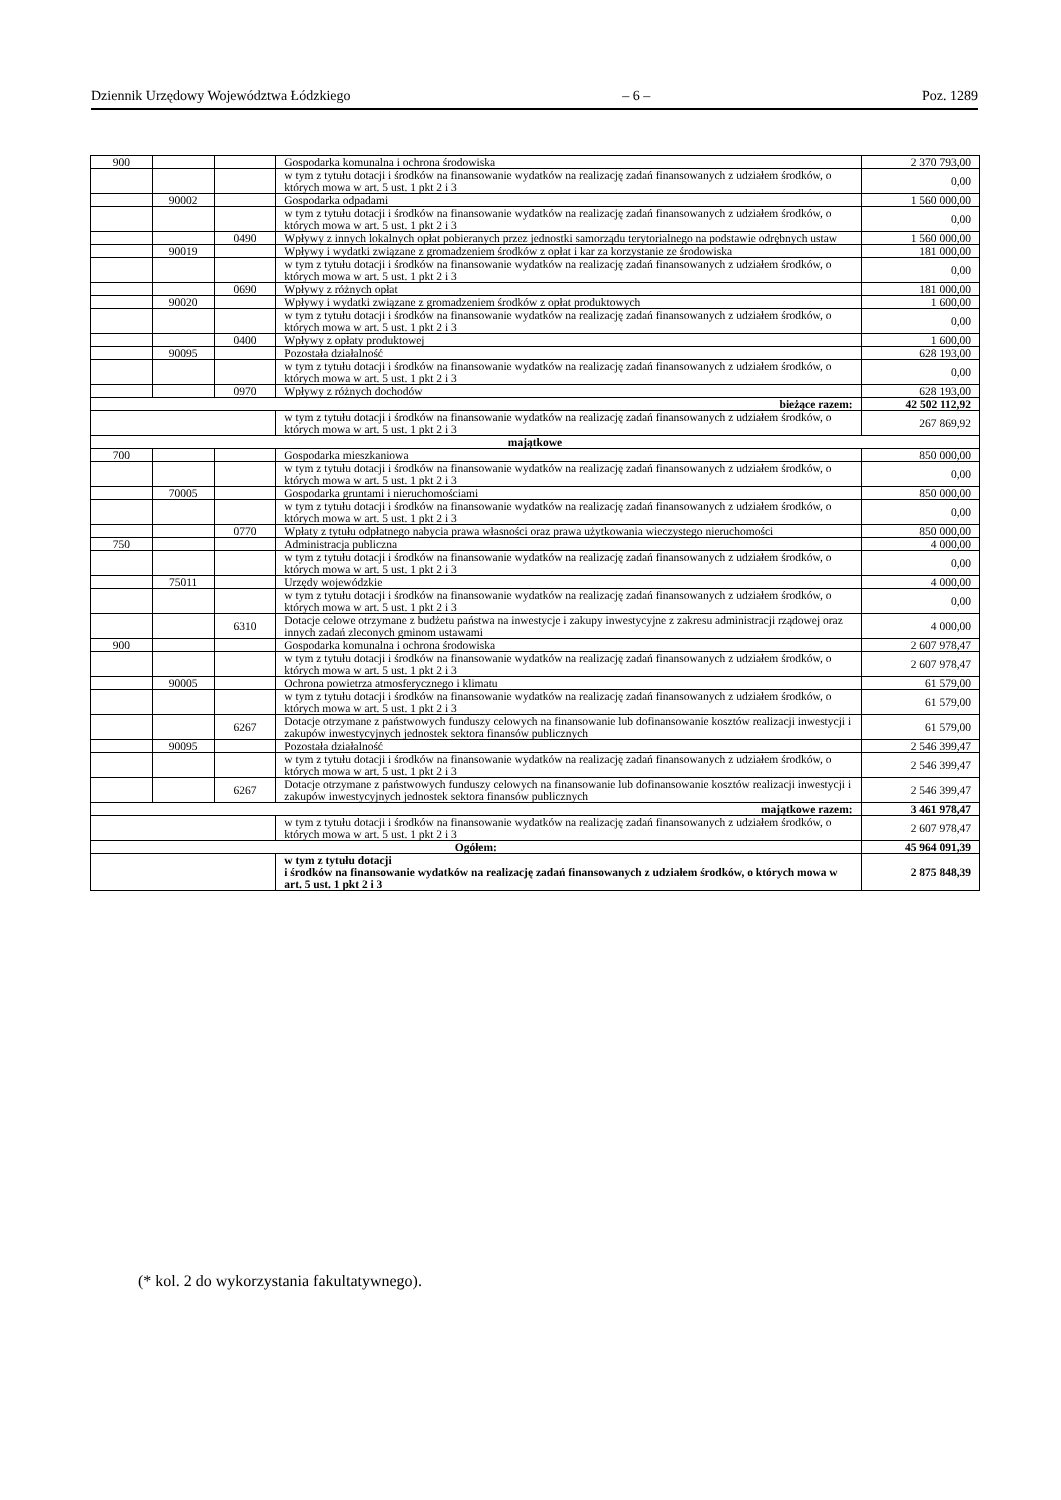Dziennik Urzędowy Województwa Łódzkiego – 6 – Poz. 1289
| 900 | | | Gospodarka komunalna i ochrona środowiska | 2 370 793,00 |
| | | | w tym z tytułu dotacji i środków na finansowanie wydatków na realizację zadań finansowanych z udziałem środków, o których mowa w art. 5 ust. 1 pkt 2 i 3 | 0,00 |
| | 90002 | | Gospodarka odpadami | 1 560 000,00 |
| | | | w tym z tytułu dotacji i środków na finansowanie wydatków na realizację zadań finansowanych z udziałem środków, o których mowa w art. 5 ust. 1 pkt 2 i 3 | 0,00 |
| | | 0490 | Wpływy z innych lokalnych opłat pobieranych przez jednostki samorządu terytorialnego na podstawie odrębnych ustaw | 1 560 000,00 |
| | 90019 | | Wpływy i wydatki związane z gromadzeniem środków z opłat i kar za korzystanie ze środowiska | 181 000,00 |
| | | | w tym z tytułu dotacji i środków na finansowanie wydatków na realizację zadań finansowanych z udziałem środków, o których mowa w art. 5 ust. 1 pkt 2 i 3 | 0,00 |
| | | 0690 | Wpływy z różnych opłat | 181 000,00 |
| | 90020 | | Wpływy i wydatki związane z gromadzeniem środków z opłat produktowych | 1 600,00 |
| | | | w tym z tytułu dotacji i środków na finansowanie wydatków na realizację zadań finansowanych z udziałem środków, o których mowa w art. 5 ust. 1 pkt 2 i 3 | 0,00 |
| | | 0400 | Wpływy z opłaty produktowej | 1 600,00 |
| | 90095 | | Pozostała działalność | 628 193,00 |
| | | | w tym z tytułu dotacji i środków na finansowanie wydatków na realizację zadań finansowanych z udziałem środków, o których mowa w art. 5 ust. 1 pkt 2 i 3 | 0,00 |
| | | 0970 | Wpływy z różnych dochodów | 628 193,00 |
| bieżące razem: | | | | 42 502 112,92 |
| | | | w tym z tytułu dotacji i środków na finansowanie wydatków na realizację zadań finansowanych z udziałem środków, o których mowa w art. 5 ust. 1 pkt 2 i 3 | 267 869,92 |
| majątkowe | | | | |
| 700 | | | Gospodarka mieszkaniowa | 850 000,00 |
| | | | w tym z tytułu dotacji i środków na finansowanie wydatków na realizację zadań finansowanych z udziałem środków, o których mowa w art. 5 ust. 1 pkt 2 i 3 | 0,00 |
| | 70005 | | Gospodarka gruntami i nieruchomościami | 850 000,00 |
| | | | w tym z tytułu dotacji i środków na finansowanie wydatków na realizację zadań finansowanych z udziałem środków, o których mowa w art. 5 ust. 1 pkt 2 i 3 | 0,00 |
| | | 0770 | Wpłaty z tytułu odpłatnego nabycia prawa własności oraz prawa użytkowania wieczystego nieruchomości | 850 000,00 |
| 750 | | | Administracja publiczna | 4 000,00 |
| | | | w tym z tytułu dotacji i środków na finansowanie wydatków na realizację zadań finansowanych z udziałem środków, o których mowa w art. 5 ust. 1 pkt 2 i 3 | 0,00 |
| | 75011 | | Urzędy wojewódzkie | 4 000,00 |
| | | | w tym z tytułu dotacji i środków na finansowanie wydatków na realizację zadań finansowanych z udziałem środków, o których mowa w art. 5 ust. 1 pkt 2 i 3 | 0,00 |
| | | 6310 | Dotacje celowe otrzymane z budżetu państwa na inwestycje i zakupy inwestycyjne z zakresu administracji rządowej oraz innych zadań zleconych gminom ustawami | 4 000,00 |
| 900 | | | Gospodarka komunalna i ochrona środowiska | 2 607 978,47 |
| | | | w tym z tytułu dotacji i środków na finansowanie wydatków na realizację zadań finansowanych z udziałem środków, o których mowa w art. 5 ust. 1 pkt 2 i 3 | 2 607 978,47 |
| | 90005 | | Ochrona powietrza atmosferycznego i klimatu | 61 579,00 |
| | | | w tym z tytułu dotacji i środków na finansowanie wydatków na realizację zadań finansowanych z udziałem środków, o których mowa w art. 5 ust. 1 pkt 2 i 3 | 61 579,00 |
| | | 6267 | Dotacje otrzymane z państwowych funduszy celowych na finansowanie lub dofinansowanie kosztów realizacji inwestycji i zakupów inwestycyjnych jednostek sektora finansów publicznych | 61 579,00 |
| | 90095 | | Pozostała działalność | 2 546 399,47 |
| | | | w tym z tytułu dotacji i środków na finansowanie wydatków na realizację zadań finansowanych z udziałem środków, o których mowa w art. 5 ust. 1 pkt 2 i 3 | 2 546 399,47 |
| | | 6267 | Dotacje otrzymane z państwowych funduszy celowych na finansowanie lub dofinansowanie kosztów realizacji inwestycji i zakupów inwestycyjnych jednostek sektora finansów publicznych | 2 546 399,47 |
| majątkowe razem: | | | | 3 461 978,47 |
| | | | w tym z tytułu dotacji i środków na finansowanie wydatków na realizację zadań finansowanych z udziałem środków, o których mowa w art. 5 ust. 1 pkt 2 i 3 | 2 607 978,47 |
| Ogółem: | | | | 45 964 091,39 |
| | | | w tym z tytułu dotacji i środków na finansowanie wydatków na realizację zadań finansowanych z udziałem środków, o których mowa w art. 5 ust. 1 pkt 2 i 3 | 2 875 848,39 |
(* kol. 2 do wykorzystania fakultatywnego).